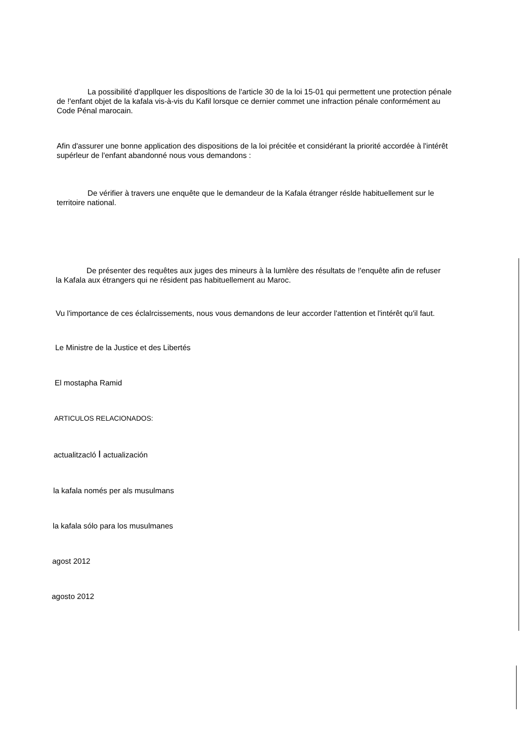La possibilité d'appllquer les disposltions de l'article 30 de la loi 15-01 qui permettent une protection pénale de !'enfant objet de la kafala vis-à-vis du Kafil lorsque ce dernier commet une infraction pénale conformément au Code Pénal marocain.
Afin d'assurer une bonne application des dispositions de la loi précitée et considérant la priorité accordée à l'intérêt supérleur de l'enfant abandonné nous vous demandons :
De vérifier à travers une enquête que le demandeur de la Kafala étranger réslde habituellement sur le territoire national.
De présenter des requêtes aux juges des mineurs à la lumlère des résultats de !'enquête afin de refuser la Kafala aux étrangers qui ne résident pas habituellement au Maroc.
Vu l'importance de ces éclalrcissements, nous vous demandons de leur accorder l'attention et l'intérêt qu'il faut.
Le Ministre de la Justice et des Libertés
El mostapha Ramid
ARTICULOS RELACIONADOS:
actualitzacló I actualización
la kafala només per als musulmans
la kafala sólo para los musulmanes
agost 2012
agosto 2012